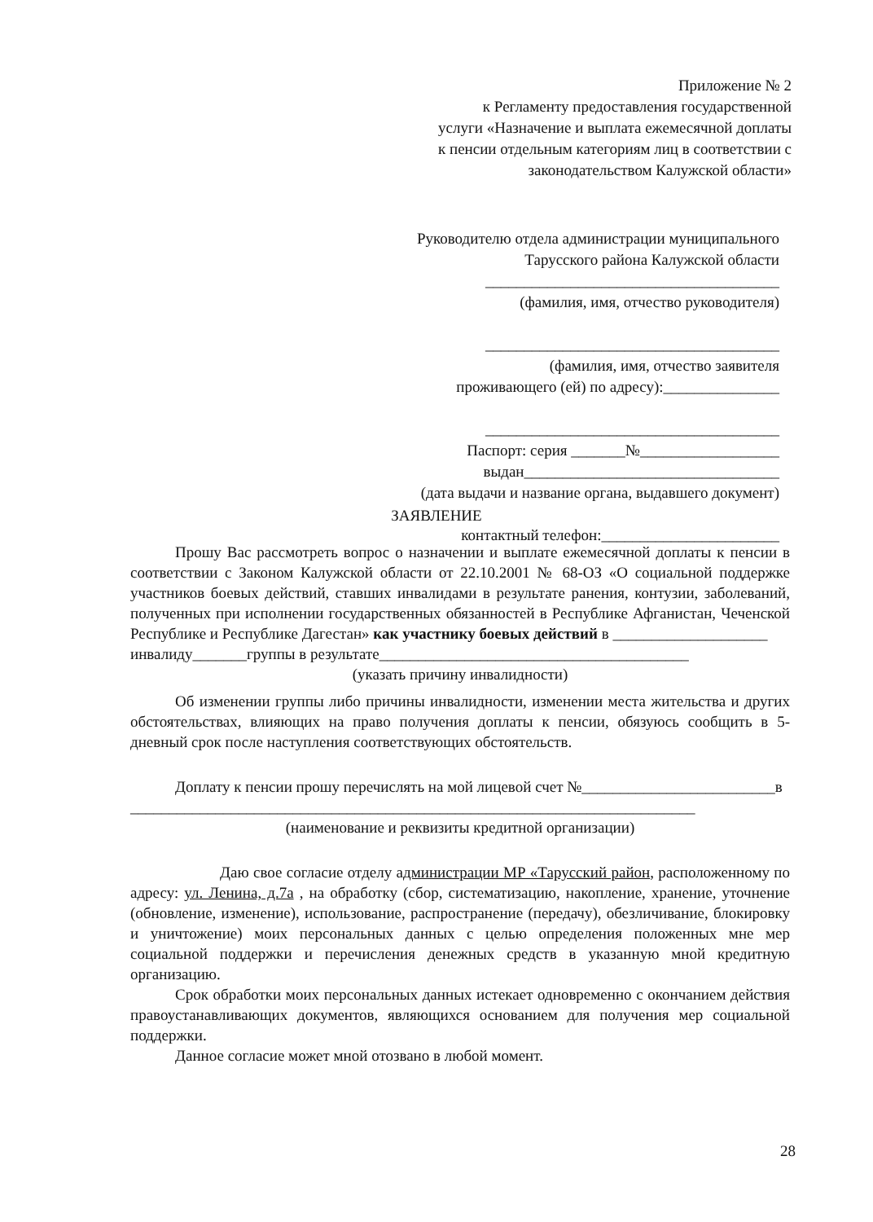Приложение № 2
к Регламенту предоставления государственной
услуги «Назначение и выплата ежемесячной доплаты
к пенсии отдельным категориям лиц в соответствии с
законодательством Калужской области»
Руководителю отдела администрации муниципального
Тарусского района Калужской области
______________________________________
(фамилия, имя, отчество руководителя)
______________________________________
(фамилия, имя, отчество заявителя
проживающего (ей) по адресу):_______________
______________________________________
Паспорт: серия _______№__________________
выдан_________________________________
(дата выдачи и название органа, выдавшего документ)
контактный телефон:_______________________
ЗАЯВЛЕНИЕ
Прошу Вас рассмотреть вопрос о назначении и выплате ежемесячной доплаты к пенсии в соответствии с Законом Калужской области от 22.10.2001 № 68-ОЗ «О социальной поддержке участников боевых действий, ставших инвалидами в результате ранения, контузии, заболеваний, полученных при исполнении государственных обязанностей в Республике Афганистан, Чеченской Республике и Республике Дагестан» как участнику боевых действий в ____________________
инвалиду_______группы в результате________________________________________
(указать причину инвалидности)
Об изменении группы либо причины инвалидности, изменении места жительства и других обстоятельствах, влияющих на право получения доплаты к пенсии, обязуюсь сообщить в 5-дневный срок после наступления соответствующих обстоятельств.
Доплату к пенсии прошу перечислять на мой лицевой счет №_________________________в
_________________________________________________________________________
(наименование и реквизиты кредитной организации)
Даю свое согласие отделу администрации МР «Тарусский район, расположенному по адресу: ул. Ленина, д.7а , на обработку (сбор, систематизацию, накопление, хранение, уточнение (обновление, изменение), использование, распространение (передачу), обезличивание, блокировку и уничтожение) моих персональных данных с целью определения положенных мне мер социальной поддержки и перечисления денежных средств в указанную мной кредитную организацию.
Срок обработки моих персональных данных истекает одновременно с окончанием действия правоустанавливающих документов, являющихся основанием для получения мер социальной поддержки.
Данное согласие может мной отозвано в любой момент.
28